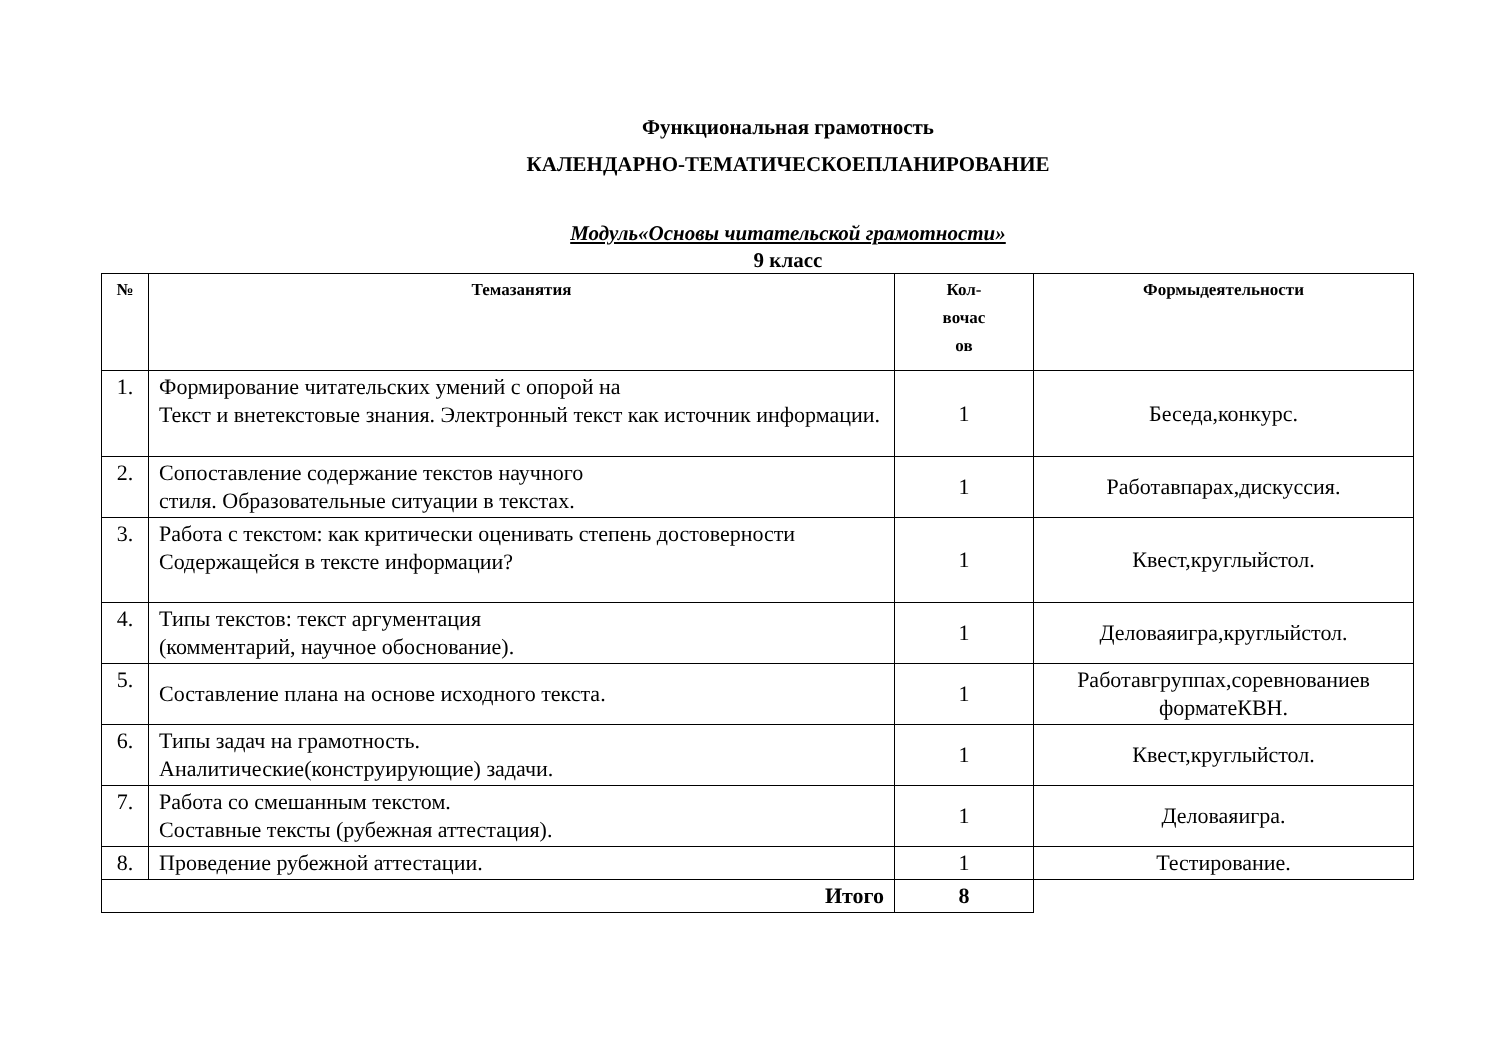Функциональная грамотность
КАЛЕНДАРНО-ТЕМАТИЧЕСКОЕПЛАНИРОВАНИЕ
Модуль«Основы читательской грамотности»
9 класс
| № | Темазанятия | Кол- вочас ов | Формыдеятельности |
| --- | --- | --- | --- |
| 1. | Формирование читательских умений с опорой на Текст и внетекстовые знания. Электронный текст как источник информации. | 1 | Беседа,конкурс. |
| 2. | Сопоставление содержание текстов научного стиля. Образовательные ситуации в текстах. | 1 | Работавпарах,дискуссия. |
| 3. | Работа с текстом: как критически оценивать степень достоверности Содержащейся в тексте информации? | 1 | Квест,круглыйстол. |
| 4. | Типы текстов: текст аргументация (комментарий, научное обоснование). | 1 | Деловаяигра,круглыйстол. |
| 5. | Составление плана на основе исходного текста. | 1 | Работавгруппах,соревнованиев форматеКВН. |
| 6. | Типы задач на грамотность. Аналитические(конструирующие) задачи. | 1 | Квест,круглыйстол. |
| 7. | Работа со смешанным текстом. Составные тексты (рубежная аттестация). | 1 | Деловаяигра. |
| 8. | Проведение рубежной аттестации. | 1 | Тестирование. |
| Итого | | 8 | |